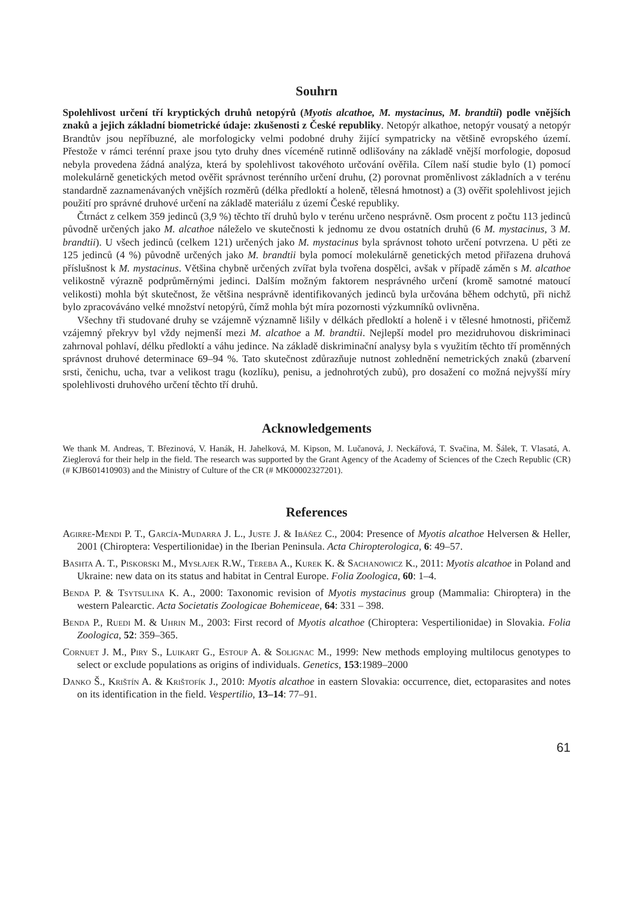Souhrn
Spolehlivost určení tří kryptických druhů netopýrů (Myotis alcathoe, M. mystacinus, M. brandtii) podle vnějších znaků a jejich základní biometrické údaje: zkušenosti z České republiky. Netopýr alkathoe, netopýr vousatý a netopýr Brandtův jsou nepříbuzné, ale morfologicky velmi podobné druhy žijící sympatricky na většině evropského území. Přestože v rámci terénní praxe jsou tyto druhy dnes víceméně rutinně odlišovány na základě vnější morfologie, doposud nebyla provedena žádná analýza, která by spolehlivost takovéhoto určování ověřila. Cílem naší studie bylo (1) pomocí molekulárně genetických metod ověřit správnost terénního určení druhu, (2) porovnat proměnlivost základních a v terénu standardně zaznamenávaných vnějších rozměrů (délka předloktí a holeně, tělesná hmotnost) a (3) ověřit spolehlivost jejich použití pro správné druhové určení na základě materiálu z území České republiky.
Čtrnáct z celkem 359 jedinců (3,9 %) těchto tří druhů bylo v terénu určeno nesprávně. Osm procent z počtu 113 jedinců původně určených jako M. alcathoe náleželo ve skutečnosti k jednomu ze dvou ostatních druhů (6 M. mystacinus, 3 M. brandtii). U všech jedinců (celkem 121) určených jako M. mystacinus byla správnost tohoto určení potvrzena. U pěti ze 125 jedinců (4 %) původně určených jako M. brandtii byla pomocí molekulárně genetických metod přiřazena druhová příslušnost k M. mystacinus. Většina chybně určených zvířat byla tvořena dospělci, avšak v případě záměn s M. alcathoe velikostně výrazně podprůměrnými jedinci. Dalším možným faktorem nesprávného určení (kromě samotné matoucí velikosti) mohla být skutečnost, že většina nesprávně identifikovaných jedinců byla určována během odchytů, při nichž bylo zpracováváno velké množství netopýrů, čímž mohla být míra pozornosti výzkumníků ovlivněna.
Všechny tři studované druhy se vzájemně významně lišily v délkách předloktí a holeně i v tělesné hmotnosti, přičemž vzájemný překryv byl vždy nejmenší mezi M. alcathoe a M. brandtii. Nejlepší model pro mezidruhovou diskriminaci zahrnoval pohlaví, délku předloktí a váhu jedince. Na základě diskriminační analysy byla s využitím těchto tří proměnných správnost druhové determinace 69–94 %. Tato skutečnost zdůrazňuje nutnost zohlednění nemetrických znaků (zbarvení srsti, čenichu, ucha, tvar a velikost tragu (kozlíku), penisu, a jednohrotých zubů), pro dosažení co možná nejvyšší míry spolehlivosti druhového určení těchto tří druhů.
Acknowledgements
We thank M. Andreas, T. Březinová, V. Hanák, H. Jahelková, M. Kipson, M. Lučanová, J. Neckářová, T. Svačina, M. Šálek, T. Vlasatá, A. Zieglerová for their help in the field. The research was supported by the Grant Agency of the Academy of Sciences of the Czech Republic (CR) (# KJB601410903) and the Ministry of Culture of the CR (# MK00002327201).
References
Agirre-Mendi P. T., García-Mudarra J. L., Juste J. & Ibáñez C., 2004: Presence of Myotis alcathoe Helversen & Heller, 2001 (Chiroptera: Vespertilionidae) in the Iberian Peninsula. Acta Chiropterologica, 6: 49–57.
Bashta A. T., Piskorski M., Mysłajek R.W., Tereba A., Kurek K. & Sachanowicz K., 2011: Myotis alcathoe in Poland and Ukraine: new data on its status and habitat in Central Europe. Folia Zoologica, 60: 1–4.
Benda P. & Tsytsulina K. A., 2000: Taxonomic revision of Myotis mystacinus group (Mammalia: Chiroptera) in the western Palearctic. Acta Societatis Zoologicae Bohemiceae, 64: 331 – 398.
Benda P., Ruedi M. & Uhrin M., 2003: First record of Myotis alcathoe (Chiroptera: Vespertilionidae) in Slovakia. Folia Zoologica, 52: 359–365.
Cornuet J. M., Piry S., Luikart G., Estoup A. & Solignac M., 1999: New methods employing multilocus genotypes to select or exclude populations as origins of individuals. Genetics, 153:1989–2000
Danko Š., Krištín A. & Krištofík J., 2010: Myotis alcathoe in eastern Slovakia: occurrence, diet, ectoparasites and notes on its identification in the field. Vespertilio, 13–14: 77–91.
61